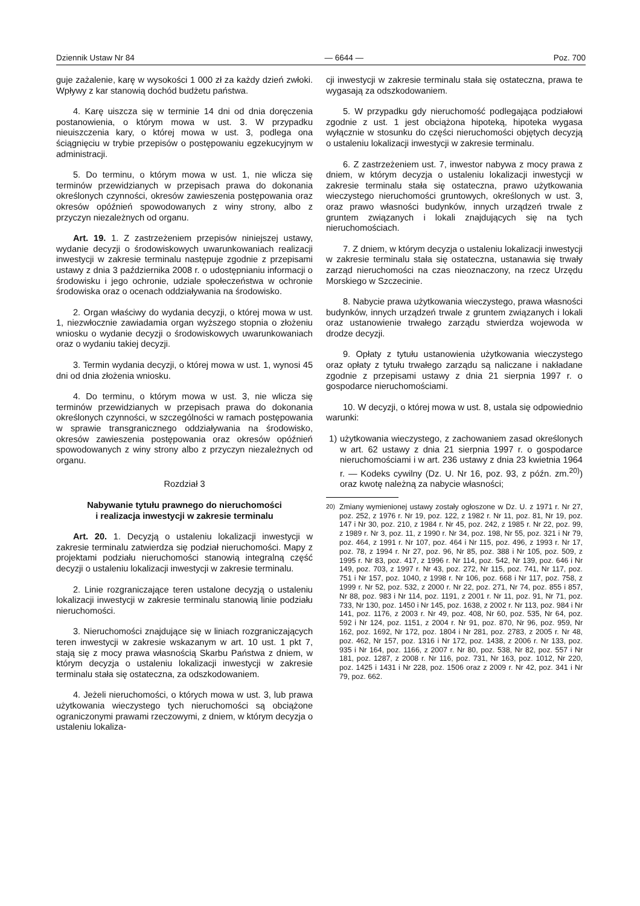Dziennik Ustaw Nr 84 — 6644 — Poz. 700
guje zażalenie, karę w wysokości 1 000 zł za każdy dzień zwłoki. Wpływy z kar stanowią dochód budżetu państwa.
4. Karę uiszcza się w terminie 14 dni od dnia doręczenia postanowienia, o którym mowa w ust. 3. W przypadku nieuiszczenia kary, o której mowa w ust. 3, podlega ona ściągnięciu w trybie przepisów o postępowaniu egzekucyjnym w administracji.
5. Do terminu, o którym mowa w ust. 1, nie wlicza się terminów przewidzianych w przepisach prawa do dokonania określonych czynności, okresów zawieszenia postępowania oraz okresów opóźnień spowodowanych z winy strony, albo z przyczyn niezależnych od organu.
Art. 19. 1. Z zastrzeżeniem przepisów niniejszej ustawy, wydanie decyzji o środowiskowych uwarunkowaniach realizacji inwestycji w zakresie terminalu następuje zgodnie z przepisami ustawy z dnia 3 października 2008 r. o udostępnianiu informacji o środowisku i jego ochronie, udziale społeczeństwa w ochronie środowiska oraz o ocenach oddziaływania na środowisko.
2. Organ właściwy do wydania decyzji, o której mowa w ust. 1, niezwłocznie zawiadamia organ wyższego stopnia o złożeniu wniosku o wydanie decyzji o środowiskowych uwarunkowaniach oraz o wydaniu takiej decyzji.
3. Termin wydania decyzji, o której mowa w ust. 1, wynosi 45 dni od dnia złożenia wniosku.
4. Do terminu, o którym mowa w ust. 3, nie wlicza się terminów przewidzianych w przepisach prawa do dokonania określonych czynności, w szczególności w ramach postępowania w sprawie transgranicznego oddziaływania na środowisko, okresów zawieszenia postępowania oraz okresów opóźnień spowodowanych z winy strony albo z przyczyn niezależnych od organu.
Rozdział 3
Nabywanie tytułu prawnego do nieruchomości
i realizacja inwestycji w zakresie terminalu
Art. 20. 1. Decyzją o ustaleniu lokalizacji inwestycji w zakresie terminalu zatwierdza się podział nieruchomości. Mapy z projektami podziału nieruchomości stanowią integralną część decyzji o ustaleniu lokalizacji inwestycji w zakresie terminalu.
2. Linie rozgraniczające teren ustalone decyzją o ustaleniu lokalizacji inwestycji w zakresie terminalu stanowią linie podziału nieruchomości.
3. Nieruchomości znajdujące się w liniach rozgraniczających teren inwestycji w zakresie wskazanym w art. 10 ust. 1 pkt 7, stają się z mocy prawa własnością Skarbu Państwa z dniem, w którym decyzja o ustaleniu lokalizacji inwestycji w zakresie terminalu stała się ostateczna, za odszkodowaniem.
4. Jeżeli nieruchomości, o których mowa w ust. 3, lub prawa użytkowania wieczystego tych nieruchomości są obciążone ograniczonymi prawami rzeczowymi, z dniem, w którym decyzja o ustaleniu lokaliza-
cji inwestycji w zakresie terminalu stała się ostateczna, prawa te wygasają za odszkodowaniem.
5. W przypadku gdy nieruchomość podlegająca podziałowi zgodnie z ust. 1 jest obciążona hipoteką, hipoteka wygasa wyłącznie w stosunku do części nieruchomości objętych decyzją o ustaleniu lokalizacji inwestycji w zakresie terminalu.
6. Z zastrzeżeniem ust. 7, inwestor nabywa z mocy prawa z dniem, w którym decyzja o ustaleniu lokalizacji inwestycji w zakresie terminalu stała się ostateczna, prawo użytkowania wieczystego nieruchomości gruntowych, określonych w ust. 3, oraz prawo własności budynków, innych urządzeń trwale z gruntem związanych i lokali znajdujących się na tych nieruchomościach.
7. Z dniem, w którym decyzja o ustaleniu lokalizacji inwestycji w zakresie terminalu stała się ostateczna, ustanawia się trwały zarząd nieruchomości na czas nieoznaczony, na rzecz Urzędu Morskiego w Szczecinie.
8. Nabycie prawa użytkowania wieczystego, prawa własności budynków, innych urządzeń trwale z gruntem związanych i lokali oraz ustanowienie trwałego zarządu stwierdza wojewoda w drodze decyzji.
9. Opłaty z tytułu ustanowienia użytkowania wieczystego oraz opłaty z tytułu trwałego zarządu są naliczane i nakładane zgodnie z przepisami ustawy z dnia 21 sierpnia 1997 r. o gospodarce nieruchomościami.
10. W decyzji, o której mowa w ust. 8, ustala się odpowiednio warunki:
1) użytkowania wieczystego, z zachowaniem zasad określonych w art. 62 ustawy z dnia 21 sierpnia 1997 r. o gospodarce nieruchomościami i w art. 236 ustawy z dnia 23 kwietnia 1964 r. — Kodeks cywilny (Dz. U. Nr 16, poz. 93, z późn. zm.<sup>20)</sup>) oraz kwotę należną za nabycie własności;
<sup>20)</sup> Zmiany wymienionej ustawy zostały ogłoszone w Dz. U. z 1971 r. Nr 27, poz. 252, z 1976 r. Nr 19, poz. 122, z 1982 r. Nr 11, poz. 81, Nr 19, poz. 147 i Nr 30, poz. 210, z 1984 r. Nr 45, poz. 242, z 1985 r. Nr 22, poz. 99, z 1989 r. Nr 3, poz. 11, z 1990 r. Nr 34, poz. 198, Nr 55, poz. 321 i Nr 79, poz. 464, z 1991 r. Nr 107, poz. 464 i Nr 115, poz. 496, z 1993 r. Nr 17, poz. 78, z 1994 r. Nr 27, poz. 96, Nr 85, poz. 388 i Nr 105, poz. 509, z 1995 r. Nr 83, poz. 417, z 1996 r. Nr 114, poz. 542, Nr 139, poz. 646 i Nr 149, poz. 703, z 1997 r. Nr 43, poz. 272, Nr 115, poz. 741, Nr 117, poz. 751 i Nr 157, poz. 1040, z 1998 r. Nr 106, poz. 668 i Nr 117, poz. 758, z 1999 r. Nr 52, poz. 532, z 2000 r. Nr 22, poz. 271, Nr 74, poz. 855 i 857, Nr 88, poz. 983 i Nr 114, poz. 1191, z 2001 r. Nr 11, poz. 91, Nr 71, poz. 733, Nr 130, poz. 1450 i Nr 145, poz. 1638, z 2002 r. Nr 113, poz. 984 i Nr 141, poz. 1176, z 2003 r. Nr 49, poz. 408, Nr 60, poz. 535, Nr 64, poz. 592 i Nr 124, poz. 1151, z 2004 r. Nr 91, poz. 870, Nr 96, poz. 959, Nr 162, poz. 1692, Nr 172, poz. 1804 i Nr 281, poz. 2783, z 2005 r. Nr 48, poz. 462, Nr 157, poz. 1316 i Nr 172, poz. 1438, z 2006 r. Nr 133, poz. 935 i Nr 164, poz. 1166, z 2007 r. Nr 80, poz. 538, Nr 82, poz. 557 i Nr 181, poz. 1287, z 2008 r. Nr 116, poz. 731, Nr 163, poz. 1012, Nr 220, poz. 1425 i 1431 i Nr 228, poz. 1506 oraz z 2009 r. Nr 42, poz. 341 i Nr 79, poz. 662.